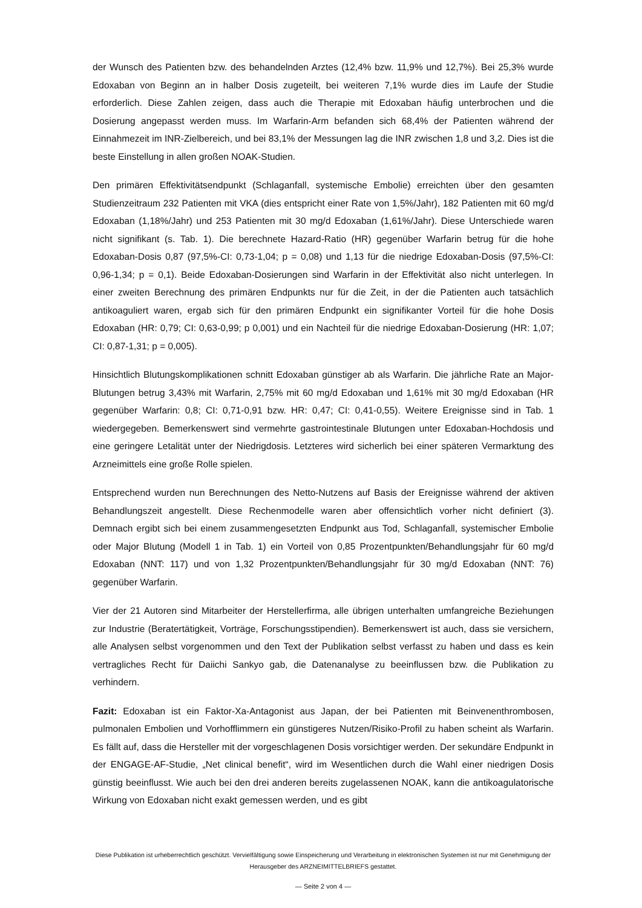der Wunsch des Patienten bzw. des behandelnden Arztes (12,4% bzw. 11,9% und 12,7%). Bei 25,3% wurde Edoxaban von Beginn an in halber Dosis zugeteilt, bei weiteren 7,1% wurde dies im Laufe der Studie erforderlich. Diese Zahlen zeigen, dass auch die Therapie mit Edoxaban häufig unterbrochen und die Dosierung angepasst werden muss. Im Warfarin-Arm befanden sich 68,4% der Patienten während der Einnahmezeit im INR-Zielbereich, und bei 83,1% der Messungen lag die INR zwischen 1,8 und 3,2. Dies ist die beste Einstellung in allen großen NOAK-Studien.
Den primären Effektivitätsendpunkt (Schlaganfall, systemische Embolie) erreichten über den gesamten Studienzeitraum 232 Patienten mit VKA (dies entspricht einer Rate von 1,5%/Jahr), 182 Patienten mit 60 mg/d Edoxaban (1,18%/Jahr) und 253 Patienten mit 30 mg/d Edoxaban (1,61%/Jahr). Diese Unterschiede waren nicht signifikant (s. Tab. 1). Die berechnete Hazard-Ratio (HR) gegenüber Warfarin betrug für die hohe Edoxaban-Dosis 0,87 (97,5%-CI: 0,73-1,04; p = 0,08) und 1,13 für die niedrige Edoxaban-Dosis (97,5%-CI: 0,96-1,34; p = 0,1). Beide Edoxaban-Dosierungen sind Warfarin in der Effektivität also nicht unterlegen. In einer zweiten Berechnung des primären Endpunkts nur für die Zeit, in der die Patienten auch tatsächlich antikoaguliert waren, ergab sich für den primären Endpunkt ein signifikanter Vorteil für die hohe Dosis Edoxaban (HR: 0,79; CI: 0,63-0,99; p 0,001) und ein Nachteil für die niedrige Edoxaban-Dosierung (HR: 1,07; CI: 0,87-1,31; p = 0,005).
Hinsichtlich Blutungskomplikationen schnitt Edoxaban günstiger ab als Warfarin. Die jährliche Rate an Major-Blutungen betrug 3,43% mit Warfarin, 2,75% mit 60 mg/d Edoxaban und 1,61% mit 30 mg/d Edoxaban (HR gegenüber Warfarin: 0,8; CI: 0,71-0,91 bzw. HR: 0,47; CI: 0,41-0,55). Weitere Ereignisse sind in Tab. 1 wiedergegeben. Bemerkenswert sind vermehrte gastrointestinale Blutungen unter Edoxaban-Hochdosis und eine geringere Letalität unter der Niedrigdosis. Letzteres wird sicherlich bei einer späteren Vermarktung des Arzneimittels eine große Rolle spielen.
Entsprechend wurden nun Berechnungen des Netto-Nutzens auf Basis der Ereignisse während der aktiven Behandlungszeit angestellt. Diese Rechenmodelle waren aber offensichtlich vorher nicht definiert (3). Demnach ergibt sich bei einem zusammengesetzten Endpunkt aus Tod, Schlaganfall, systemischer Embolie oder Major Blutung (Modell 1 in Tab. 1) ein Vorteil von 0,85 Prozentpunkten/Behandlungsjahr für 60 mg/d Edoxaban (NNT: 117) und von 1,32 Prozentpunkten/Behandlungsjahr für 30 mg/d Edoxaban (NNT: 76) gegenüber Warfarin.
Vier der 21 Autoren sind Mitarbeiter der Herstellerfirma, alle übrigen unterhalten umfangreiche Beziehungen zur Industrie (Beratertätigkeit, Vorträge, Forschungsstipendien). Bemerkenswert ist auch, dass sie versichern, alle Analysen selbst vorgenommen und den Text der Publikation selbst verfasst zu haben und dass es kein vertragliches Recht für Daiichi Sankyo gab, die Datenanalyse zu beeinflussen bzw. die Publikation zu verhindern.
Fazit: Edoxaban ist ein Faktor-Xa-Antagonist aus Japan, der bei Patienten mit Beinvenenthrombosen, pulmonalen Embolien und Vorhofflimmern ein günstigeres Nutzen/Risiko-Profil zu haben scheint als Warfarin. Es fällt auf, dass die Hersteller mit der vorgeschlagenen Dosis vorsichtiger werden. Der sekundäre Endpunkt in der ENGAGE-AF-Studie, „Net clinical benefit“, wird im Wesentlichen durch die Wahl einer niedrigen Dosis günstig beeinflusst. Wie auch bei den drei anderen bereits zugelassenen NOAK, kann die antikoagulatorische Wirkung von Edoxaban nicht exakt gemessen werden, und es gibt
Diese Publikation ist urheberrechtlich geschützt. Vervielfältigung sowie Einspeicherung und Verarbeitung in elektronischen Systemen ist nur mit Genehmigung der Herausgeber des ARZNEIMITTELBRIEFS gestattet.
— Seite 2 von 4 —